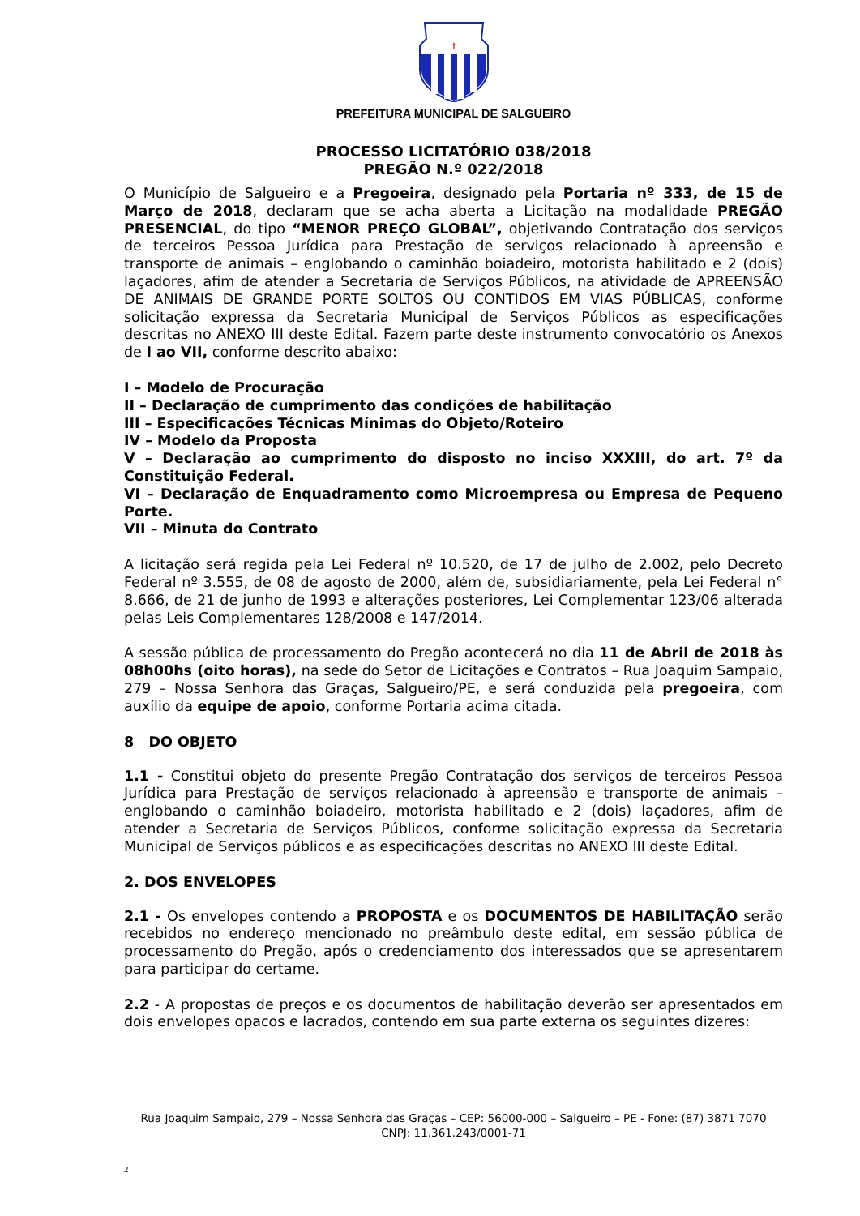✝
PREFEITURA MUNICIPAL DE SALGUEIRO
PROCESSO LICITATÓRIO 038/2018
PREGÃO N.º 022/2018
O Município de Salgueiro e a Pregoeira, designado pela Portaria nº 333, de 15 de Março de 2018, declaram que se acha aberta a Licitação na modalidade PREGÃO PRESENCIAL, do tipo “MENOR PREÇO GLOBAL”, objetivando Contratação dos serviços de terceiros Pessoa Jurídica para Prestação de serviços relacionado à apreensão e transporte de animais – englobando o caminhão boiadeiro, motorista habilitado e 2 (dois) laçadores, afim de atender a Secretaria de Serviços Públicos, na atividade de APREENSÃO DE ANIMAIS DE GRANDE PORTE SOLTOS OU CONTIDOS EM VIAS PÚBLICAS, conforme solicitação expressa da Secretaria Municipal de Serviços Públicos as especificações descritas no ANEXO III deste Edital. Fazem parte deste instrumento convocatório os Anexos de I ao VII, conforme descrito abaixo:
I – Modelo de Procuração
II – Declaração de cumprimento das condições de habilitação
III – Especificações Técnicas Mínimas do Objeto/Roteiro
IV – Modelo da Proposta
V – Declaração ao cumprimento do disposto no inciso XXXIII, do art. 7º da Constituição Federal.
VI – Declaração de Enquadramento como Microempresa ou Empresa de Pequeno Porte.
VII – Minuta do Contrato
A licitação será regida pela Lei Federal nº 10.520, de 17 de julho de 2.002, pelo Decreto Federal nº 3.555, de 08 de agosto de 2000, além de, subsidiariamente, pela Lei Federal n° 8.666, de 21 de junho de 1993 e alterações posteriores, Lei Complementar 123/06 alterada pelas Leis Complementares 128/2008 e 147/2014.
A sessão pública de processamento do Pregão acontecerá no dia 11 de Abril de 2018 às 08h00hs (oito horas), na sede do Setor de Licitações e Contratos – Rua Joaquim Sampaio, 279 – Nossa Senhora das Graças, Salgueiro/PE, e será conduzida pela pregoeira, com auxílio da equipe de apoio, conforme Portaria acima citada.
8 DO OBJETO
1.1 - Constitui objeto do presente Pregão Contratação dos serviços de terceiros Pessoa Jurídica para Prestação de serviços relacionado à apreensão e transporte de animais – englobando o caminhão boiadeiro, motorista habilitado e 2 (dois) laçadores, afim de atender a Secretaria de Serviços Públicos, conforme solicitação expressa da Secretaria Municipal de Serviços públicos e as especificações descritas no ANEXO III deste Edital.
2. DOS ENVELOPES
2.1 - Os envelopes contendo a PROPOSTA e os DOCUMENTOS DE HABILITAÇÃO serão recebidos no endereço mencionado no preâmbulo deste edital, em sessão pública de processamento do Pregão, após o credenciamento dos interessados que se apresentarem para participar do certame.
2.2 - A propostas de preços e os documentos de habilitação deverão ser apresentados em dois envelopes opacos e lacrados, contendo em sua parte externa os seguintes dizeres:
Rua Joaquim Sampaio, 279 – Nossa Senhora das Graças – CEP: 56000-000 – Salgueiro – PE - Fone: (87) 3871 7070
CNPJ: 11.361.243/0001-71
2